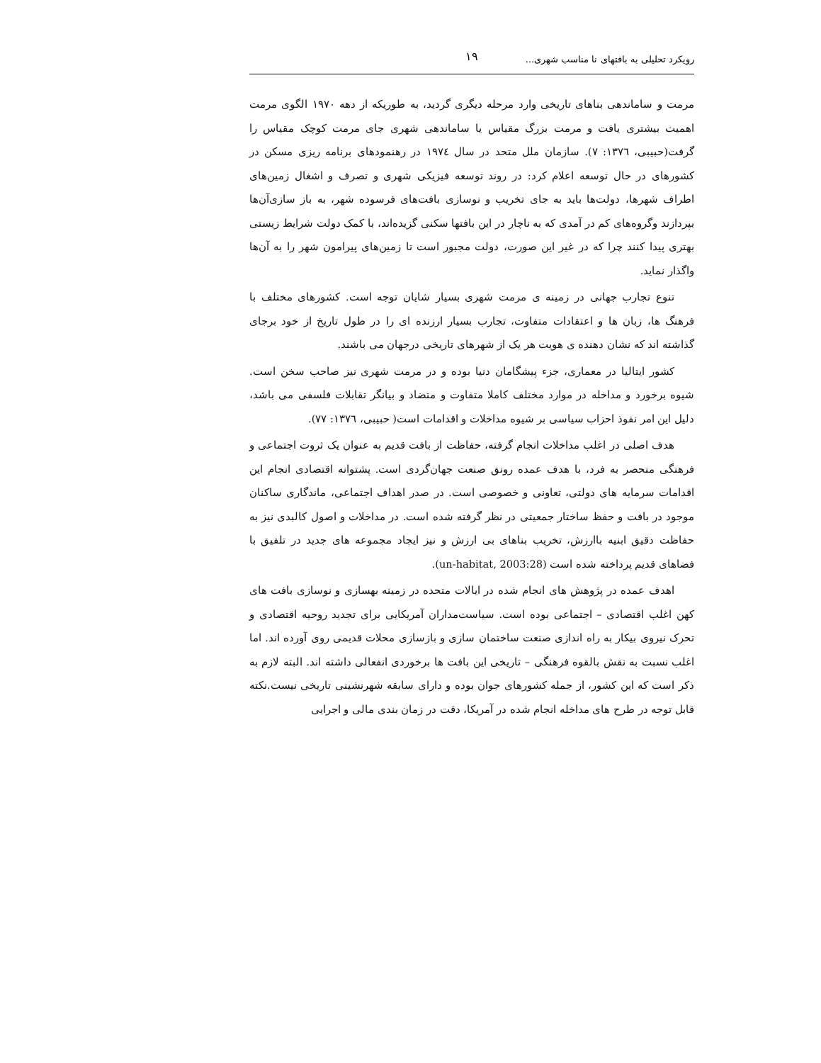رویکرد تحلیلی به بافتهای نا مناسب شهری... ١٩
مرمت و ساماندهی بناهای تاریخی وارد مرحله دیگری گردید، به طوریکه از دهه ۱۹۷۰ الگوی مرمت اهمیت بیشتری یافت و مرمت بزرگ مقیاس یا ساماندهی شهری جای مرمت کوچک مقیاس را گرفت(حبیبی، ١٣٧٦: ٧). سازمان ملل متحد در سال ١٩٧٤ در رهنمودهای برنامه ریزی مسکن در کشورهای در حال توسعه اعلام کرد: در روند توسعه فیزیکی شهری و تصرف و اشغال زمین‌های اطراف شهرها، دولت‌ها باید به جای تخریب و نوسازی بافت‌های فرسوده شهر، به باز سازی‌آن‌ها بپردازند وگروه‌های کم در آمدی که به ناچار در این بافتها سکنی گزیده‌اند، با کمک دولت شرایط زیستی بهتری پیدا کنند چرا که در غیر این صورت، دولت مجبور است تا زمین‌های پیرامون شهر را به آن‌ها واگذار نماید.
تنوع تجارب جهانی در زمینه ی مرمت شهری بسیار شایان توجه است. کشورهای مختلف با فرهنگ ها، زبان ها و اعتقادات متفاوت، تجارب بسیار ارزنده ای را در طول تاریخ از خود برجای گذاشته اند که نشان دهنده ی هویت هر یک از شهرهای تاریخی درجهان می باشند.
کشور ایتالیا در معماری، جزء پیشگامان دنیا بوده و در مرمت شهری نیز صاحب سخن است. شیوه برخورد و مداخله در موارد مختلف کاملا متفاوت و متضاد و بیانگر تقابلات فلسفی می باشد، دلیل این امر نفوذ احزاب سیاسی بر شیوه مداخلات و اقدامات است( حبیبی، ١٣٧٦: ٧٧).
هدف اصلی در اغلب مداخلات انجام گرفته، حفاظت از بافت قدیم به عنوان یک ثروت اجتماعی و فرهنگی منحصر به فرد، با هدف عمده رونق صنعت جهان‌گردی است. پشتوانه اقتصادی انجام این اقدامات سرمایه های دولتی، تعاونی و خصوصی است. در صدر اهداف اجتماعی، ماندگاری ساکنان موجود در بافت و حفظ ساختار جمعیتی در نظر گرفته شده است. در مداخلات و اصول کالبدی نیز به حفاظت دقیق ابنیه باارزش، تخریب بناهای بی ارزش و نیز ایجاد مجموعه های جدید در تلفیق با فضاهای قدیم پرداخته شده است (un-habitat, 2003:28).
اهدف عمده در پژوهش های انجام شده در ایالات متحده در زمینه بهسازی و نوسازی بافت های کهن اغلب اقتصادی – اجتماعی بوده است. سیاست‌مداران آمریکایی برای تجدید روحیه اقتصادی و تحرک نیروی بیکار به راه اندازی صنعت ساختمان سازی و بازسازی محلات قدیمی روی آورده اند. اما اغلب نسبت به نقش بالقوه فرهنگی – تاریخی این بافت ها برخوردی انفعالی داشته اند. البته لازم به ذکر است که این کشور، از جمله کشورهای جوان بوده و دارای سابقه شهرنشینی تاریخی نیست.نکته قابل توجه در طرح های مداخله انجام شده در آمریکا، دقت در زمان بندی مالی و اجرایی